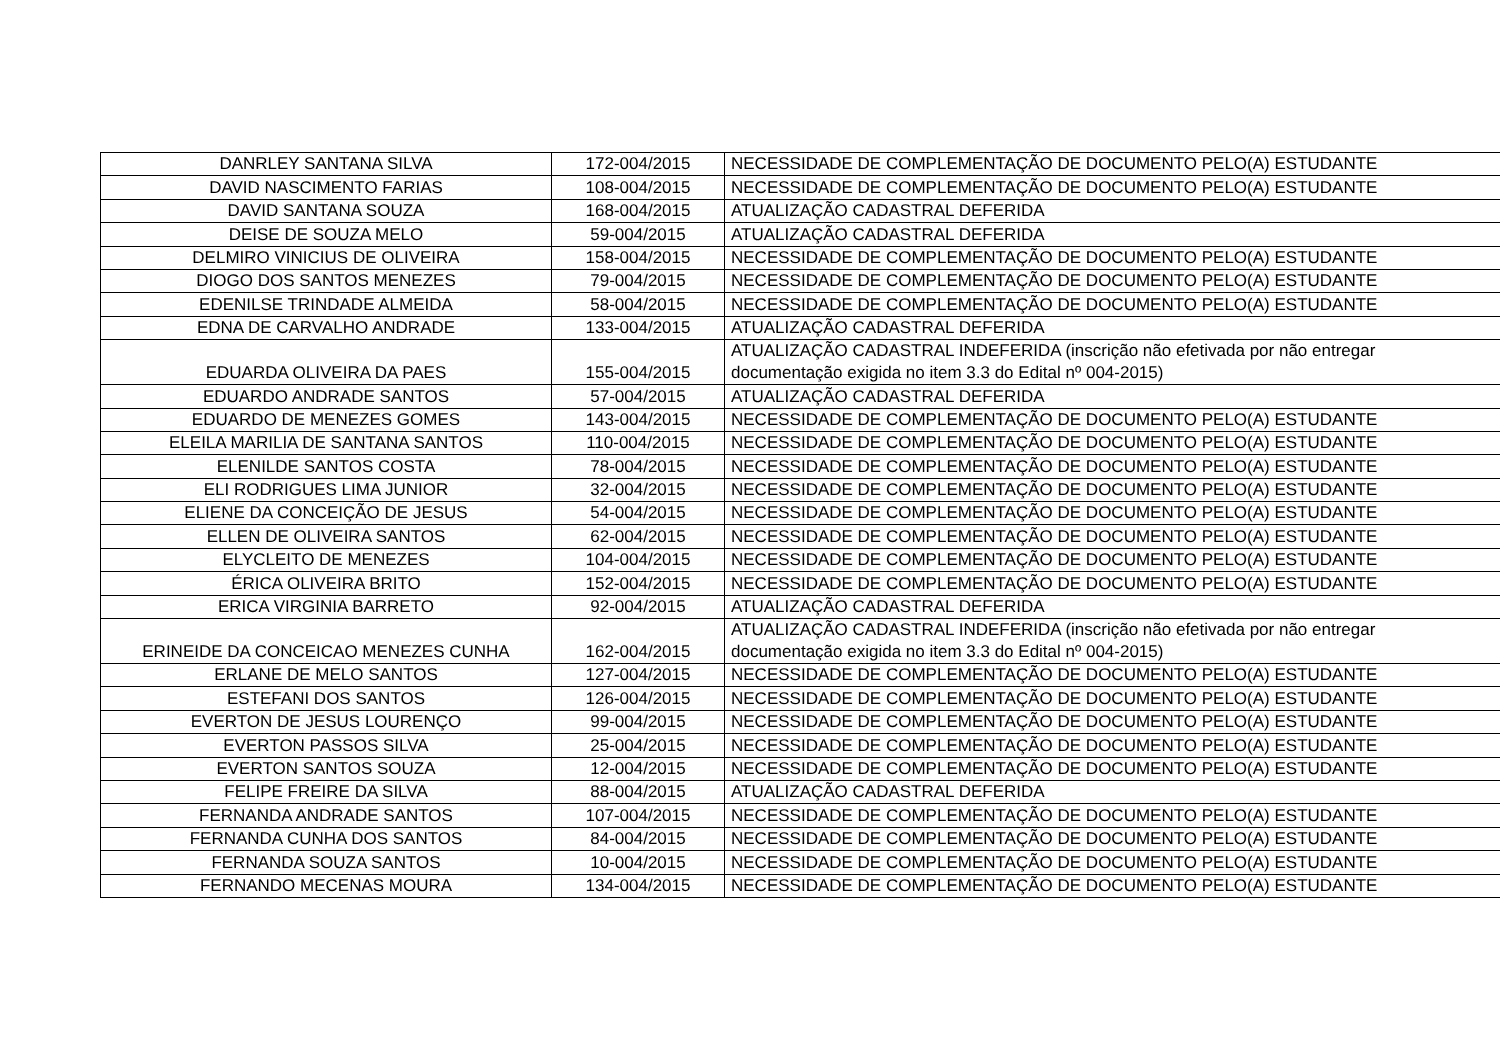| DANRLEY SANTANA SILVA | 172-004/2015 | NECESSIDADE DE COMPLEMENTAÇÃO DE DOCUMENTO PELO(A) ESTUDANTE |
| DAVID NASCIMENTO FARIAS | 108-004/2015 | NECESSIDADE DE COMPLEMENTAÇÃO DE DOCUMENTO PELO(A) ESTUDANTE |
| DAVID SANTANA SOUZA | 168-004/2015 | ATUALIZAÇÃO CADASTRAL DEFERIDA |
| DEISE DE SOUZA MELO | 59-004/2015 | ATUALIZAÇÃO CADASTRAL DEFERIDA |
| DELMIRO VINICIUS DE OLIVEIRA | 158-004/2015 | NECESSIDADE DE COMPLEMENTAÇÃO DE DOCUMENTO PELO(A) ESTUDANTE |
| DIOGO DOS SANTOS MENEZES | 79-004/2015 | NECESSIDADE DE COMPLEMENTAÇÃO DE DOCUMENTO PELO(A) ESTUDANTE |
| EDENILSE TRINDADE ALMEIDA | 58-004/2015 | NECESSIDADE DE COMPLEMENTAÇÃO DE DOCUMENTO PELO(A) ESTUDANTE |
| EDNA DE CARVALHO ANDRADE | 133-004/2015 | ATUALIZAÇÃO CADASTRAL DEFERIDA |
| EDUARDA OLIVEIRA DA PAES | 155-004/2015 | ATUALIZAÇÃO CADASTRAL INDEFERIDA (inscrição não efetivada por não entregar documentação exigida no item 3.3 do Edital nº 004-2015) |
| EDUARDO ANDRADE SANTOS | 57-004/2015 | ATUALIZAÇÃO CADASTRAL DEFERIDA |
| EDUARDO DE MENEZES GOMES | 143-004/2015 | NECESSIDADE DE COMPLEMENTAÇÃO DE DOCUMENTO PELO(A) ESTUDANTE |
| ELEILA MARILIA DE SANTANA SANTOS | 110-004/2015 | NECESSIDADE DE COMPLEMENTAÇÃO DE DOCUMENTO PELO(A) ESTUDANTE |
| ELENILDE SANTOS COSTA | 78-004/2015 | NECESSIDADE DE COMPLEMENTAÇÃO DE DOCUMENTO PELO(A) ESTUDANTE |
| ELI RODRIGUES LIMA JUNIOR | 32-004/2015 | NECESSIDADE DE COMPLEMENTAÇÃO DE DOCUMENTO PELO(A) ESTUDANTE |
| ELIENE DA CONCEIÇÃO DE JESUS | 54-004/2015 | NECESSIDADE DE COMPLEMENTAÇÃO DE DOCUMENTO PELO(A) ESTUDANTE |
| ELLEN DE OLIVEIRA SANTOS | 62-004/2015 | NECESSIDADE DE COMPLEMENTAÇÃO DE DOCUMENTO PELO(A) ESTUDANTE |
| ELYCLEITO DE MENEZES | 104-004/2015 | NECESSIDADE DE COMPLEMENTAÇÃO DE DOCUMENTO PELO(A) ESTUDANTE |
| ÉRICA OLIVEIRA BRITO | 152-004/2015 | NECESSIDADE DE COMPLEMENTAÇÃO DE DOCUMENTO PELO(A) ESTUDANTE |
| ERICA VIRGINIA BARRETO | 92-004/2015 | ATUALIZAÇÃO CADASTRAL DEFERIDA |
| ERINEIDE DA CONCEICAO MENEZES CUNHA | 162-004/2015 | ATUALIZAÇÃO CADASTRAL INDEFERIDA (inscrição não efetivada por não entregar documentação exigida no item 3.3 do Edital nº 004-2015) |
| ERLANE DE MELO SANTOS | 127-004/2015 | NECESSIDADE DE COMPLEMENTAÇÃO DE DOCUMENTO PELO(A) ESTUDANTE |
| ESTEFANI DOS SANTOS | 126-004/2015 | NECESSIDADE DE COMPLEMENTAÇÃO DE DOCUMENTO PELO(A) ESTUDANTE |
| EVERTON DE JESUS LOURENÇO | 99-004/2015 | NECESSIDADE DE COMPLEMENTAÇÃO DE DOCUMENTO PELO(A) ESTUDANTE |
| EVERTON PASSOS SILVA | 25-004/2015 | NECESSIDADE DE COMPLEMENTAÇÃO DE DOCUMENTO PELO(A) ESTUDANTE |
| EVERTON SANTOS SOUZA | 12-004/2015 | NECESSIDADE DE COMPLEMENTAÇÃO DE DOCUMENTO PELO(A) ESTUDANTE |
| FELIPE FREIRE DA SILVA | 88-004/2015 | ATUALIZAÇÃO CADASTRAL DEFERIDA |
| FERNANDA ANDRADE SANTOS | 107-004/2015 | NECESSIDADE DE COMPLEMENTAÇÃO DE DOCUMENTO PELO(A) ESTUDANTE |
| FERNANDA CUNHA DOS SANTOS | 84-004/2015 | NECESSIDADE DE COMPLEMENTAÇÃO DE DOCUMENTO PELO(A) ESTUDANTE |
| FERNANDA SOUZA SANTOS | 10-004/2015 | NECESSIDADE DE COMPLEMENTAÇÃO DE DOCUMENTO PELO(A) ESTUDANTE |
| FERNANDO MECENAS MOURA | 134-004/2015 | NECESSIDADE DE COMPLEMENTAÇÃO DE DOCUMENTO PELO(A) ESTUDANTE |